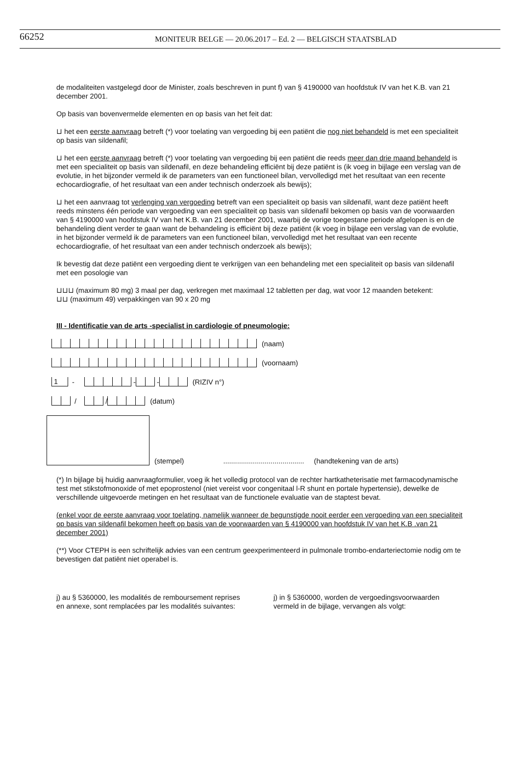66252 MONITEUR BELGE — 20.06.2017 – Ed. 2 — BELGISCH STAATSBLAD
de modaliteiten vastgelegd door de Minister, zoals beschreven in punt f) van § 4190000 van hoofdstuk IV van het K.B. van 21 december 2001.
Op basis van bovenvermelde elementen en op basis van het feit dat:
⊔ het een eerste aanvraag betreft (*) voor toelating van vergoeding bij een patiënt die nog niet behandeld is met een specialiteit op basis van sildenafil;
⊔ het een eerste aanvraag betreft (*) voor toelating van vergoeding bij een patiënt die reeds meer dan drie maand behandeld is met een specialiteit op basis van sildenafil, en deze behandeling efficiënt bij deze patiënt is (ik voeg in bijlage een verslag van de evolutie, in het bijzonder vermeld ik de parameters van een functioneel bilan, vervolledigd met het resultaat van een recente echocardiografie, of het resultaat van een ander technisch onderzoek als bewijs);
⊔ het een aanvraag tot verlenging van vergoeding betreft van een specialiteit op basis van sildenafil, want deze patiënt heeft reeds minstens één periode van vergoeding van een specialiteit op basis van sildenafil bekomen op basis van de voorwaarden van § 4190000 van hoofdstuk IV van het K.B. van 21 december 2001, waarbij de vorige toegestane periode afgelopen is en de behandeling dient verder te gaan want de behandeling is efficiënt bij deze patiënt (ik voeg in bijlage een verslag van de evolutie, in het bijzonder vermeld ik de parameters van een functioneel bilan, vervolledigd met het resultaat van een recente echocardiografie, of het resultaat van een ander technisch onderzoek als bewijs);
Ik bevestig dat deze patiënt een vergoeding dient te verkrijgen van een behandeling met een specialiteit op basis van sildenafil met een posologie van
⊔⊔⊔ (maximum 80 mg) 3 maal per dag, verkregen met maximaal 12 tabletten per dag, wat voor 12 maanden betekent:
⊔⊔ (maximum 49) verpakkingen van 90 x 20 mg
III - Identificatie van de arts -specialist in cardiologie of pneumologie:
(naam)
(voornaam)
1 - - - (RIZIV n°)
/ / (datum)
(stempel)......................................... (handtekening van de arts)
(*) In bijlage bij huidig aanvraagformulier, voeg ik het volledig protocol van de rechter hartkatheterisatie met farmacodynamische test met stikstofmonoxide of met epoprostenol (niet vereist voor congenitaal l-R shunt en portale hypertensie), dewelke de verschillende uitgevoerde metingen en het resultaat van de functionele evaluatie van de staptest bevat.
(enkel voor de eerste aanvraag voor toelating, namelijk wanneer de begunstigde nooit eerder een vergoeding van een specialiteit op basis van sildenafil bekomen heeft op basis van de voorwaarden van § 4190000 van hoofdstuk IV van het K.B .van 21 december 2001)
(**) Voor CTEPH is een schriftelijk advies van een centrum geexperimenteerd in pulmonale trombo-endarteriectomie nodig om te bevestigen dat patiënt niet operabel is.
j) au § 5360000, les modalités de remboursement reprises en annexe, sont remplacées par les modalités suivantes:
j) in § 5360000, worden de vergoedingsvoorwaarden vermeld in de bijlage, vervangen als volgt: